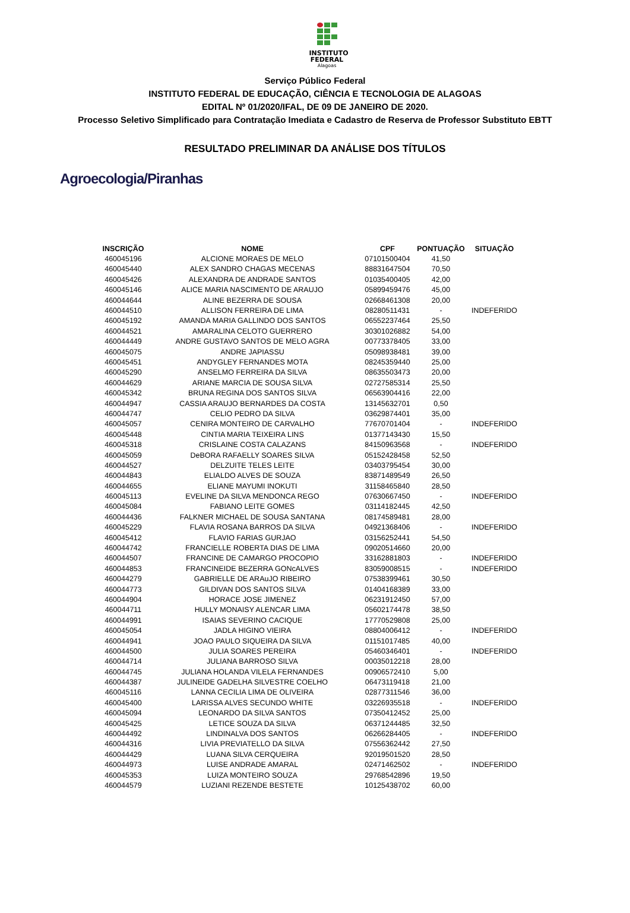INSTITUTO
FEDERAL
Alagoas
Serviço Público Federal
INSTITUTO FEDERAL DE EDUCAÇÃO, CIÊNCIA E TECNOLOGIA DE ALAGOAS
EDITAL Nº 01/2020/IFAL, DE 09 DE JANEIRO DE 2020.
Processo Seletivo Simplificado para Contratação Imediata e Cadastro de Reserva de Professor Substituto EBTT
RESULTADO PRELIMINAR DA ANÁLISE DOS TÍTULOS
Agroecologia/Piranhas
| INSCRIÇÃO | NOME | CPF | PONTUAÇÃO | SITUAÇÃO |
| --- | --- | --- | --- | --- |
| 460045196 | ALCIONE MORAES DE MELO | 07101500404 | 41,50 | |
| 460045440 | ALEX SANDRO CHAGAS MECENAS | 88831647504 | 70,50 | |
| 460045426 | ALEXANDRA DE ANDRADE SANTOS | 01035400405 | 42,00 | |
| 460045146 | ALICE MARIA NASCIMENTO DE ARAUJO | 05899459476 | 45,00 | |
| 460044644 | ALINE BEZERRA DE SOUSA | 02668461308 | 20,00 | |
| 460044510 | ALLISON FERREIRA DE LIMA | 08280511431 | - | INDEFERIDO |
| 460045192 | AMANDA MARIA GALLINDO DOS SANTOS | 06552237464 | 25,50 | |
| 460044521 | AMARALINA CELOTO GUERRERO | 30301026882 | 54,00 | |
| 460044449 | ANDRE GUSTAVO SANTOS DE MELO AGRA | 00773378405 | 33,00 | |
| 460045075 | ANDRE JAPIASSU | 05098938481 | 39,00 | |
| 460045451 | ANDYGLEY FERNANDES MOTA | 08245359440 | 25,00 | |
| 460045290 | ANSELMO FERREIRA DA SILVA | 08635503473 | 20,00 | |
| 460044629 | ARIANE MARCIA DE SOUSA SILVA | 02727585314 | 25,50 | |
| 460045342 | BRUNA REGINA DOS SANTOS SILVA | 06563904416 | 22,00 | |
| 460044947 | CASSIA ARAUJO BERNARDES DA COSTA | 13145632701 | 0,50 | |
| 460044747 | CELIO PEDRO DA SILVA | 03629874401 | 35,00 | |
| 460045057 | CENIRA MONTEIRO DE CARVALHO | 77670701404 | - | INDEFERIDO |
| 460045448 | CINTIA MARIA TEIXEIRA LINS | 01377143430 | 15,50 | |
| 460045318 | CRISLAINE COSTA CALAZANS | 84150963568 | - | INDEFERIDO |
| 460045059 | DeBORA RAFAELLY SOARES SILVA | 05152428458 | 52,50 | |
| 460044527 | DELZUITE TELES LEITE | 03403795454 | 30,00 | |
| 460044843 | ELIALDO ALVES DE SOUZA | 83871489549 | 26,50 | |
| 460044655 | ELIANE MAYUMI INOKUTI | 31158465840 | 28,50 | |
| 460045113 | EVELINE DA SILVA MENDONCA REGO | 07630667450 | - | INDEFERIDO |
| 460045084 | FABIANO LEITE GOMES | 03114182445 | 42,50 | |
| 460044436 | FALKNER MICHAEL DE SOUSA SANTANA | 08174589481 | 28,00 | |
| 460045229 | FLAVIA ROSANA BARROS DA SILVA | 04921368406 | - | INDEFERIDO |
| 460045412 | FLAVIO FARIAS GURJAO | 03156252441 | 54,50 | |
| 460044742 | FRANCIELLE ROBERTA DIAS DE LIMA | 09020514660 | 20,00 | |
| 460044507 | FRANCINE DE CAMARGO PROCOPIO | 33162881803 | - | INDEFERIDO |
| 460044853 | FRANCINEIDE BEZERRA GONcALVES | 83059008515 | - | INDEFERIDO |
| 460044279 | GABRIELLE DE ARAuJO RIBEIRO | 07538399461 | 30,50 | |
| 460044773 | GILDIVAN DOS SANTOS SILVA | 01404168389 | 33,00 | |
| 460044904 | HORACE JOSE JIMENEZ | 06231912450 | 57,00 | |
| 460044711 | HULLY MONAISY ALENCAR LIMA | 05602174478 | 38,50 | |
| 460044991 | ISAIAS SEVERINO CACIQUE | 17770529808 | 25,00 | |
| 460045054 | JADLA HIGINO VIEIRA | 08804006412 | - | INDEFERIDO |
| 460044941 | JOAO PAULO SIQUEIRA DA SILVA | 01151017485 | 40,00 | |
| 460044500 | JULIA SOARES PEREIRA | 05460346401 | - | INDEFERIDO |
| 460044714 | JULIANA BARROSO SILVA | 00035012218 | 28,00 | |
| 460044745 | JULIANA HOLANDA VILELA FERNANDES | 00906572410 | 5,00 | |
| 460044387 | JULINEIDE GADELHA SILVESTRE COELHO | 06473119418 | 21,00 | |
| 460045116 | LANNA CECILIA LIMA DE OLIVEIRA | 02877311546 | 36,00 | |
| 460045400 | LARISSA ALVES SECUNDO WHITE | 03226935518 | - | INDEFERIDO |
| 460045094 | LEONARDO DA SILVA SANTOS | 07350412452 | 25,00 | |
| 460045425 | LETICE SOUZA DA SILVA | 06371244485 | 32,50 | |
| 460044492 | LINDINALVA DOS SANTOS | 06266284405 | - | INDEFERIDO |
| 460044316 | LIVIA PREVIATELLO DA SILVA | 07556362442 | 27,50 | |
| 460044429 | LUANA SILVA CERQUEIRA | 92019501520 | 28,50 | |
| 460044973 | LUISE ANDRADE AMARAL | 02471462502 | - | INDEFERIDO |
| 460045353 | LUIZA MONTEIRO SOUZA | 29768542896 | 19,50 | |
| 460044579 | LUZIANI REZENDE BESTETE | 10125438702 | 60,00 | |